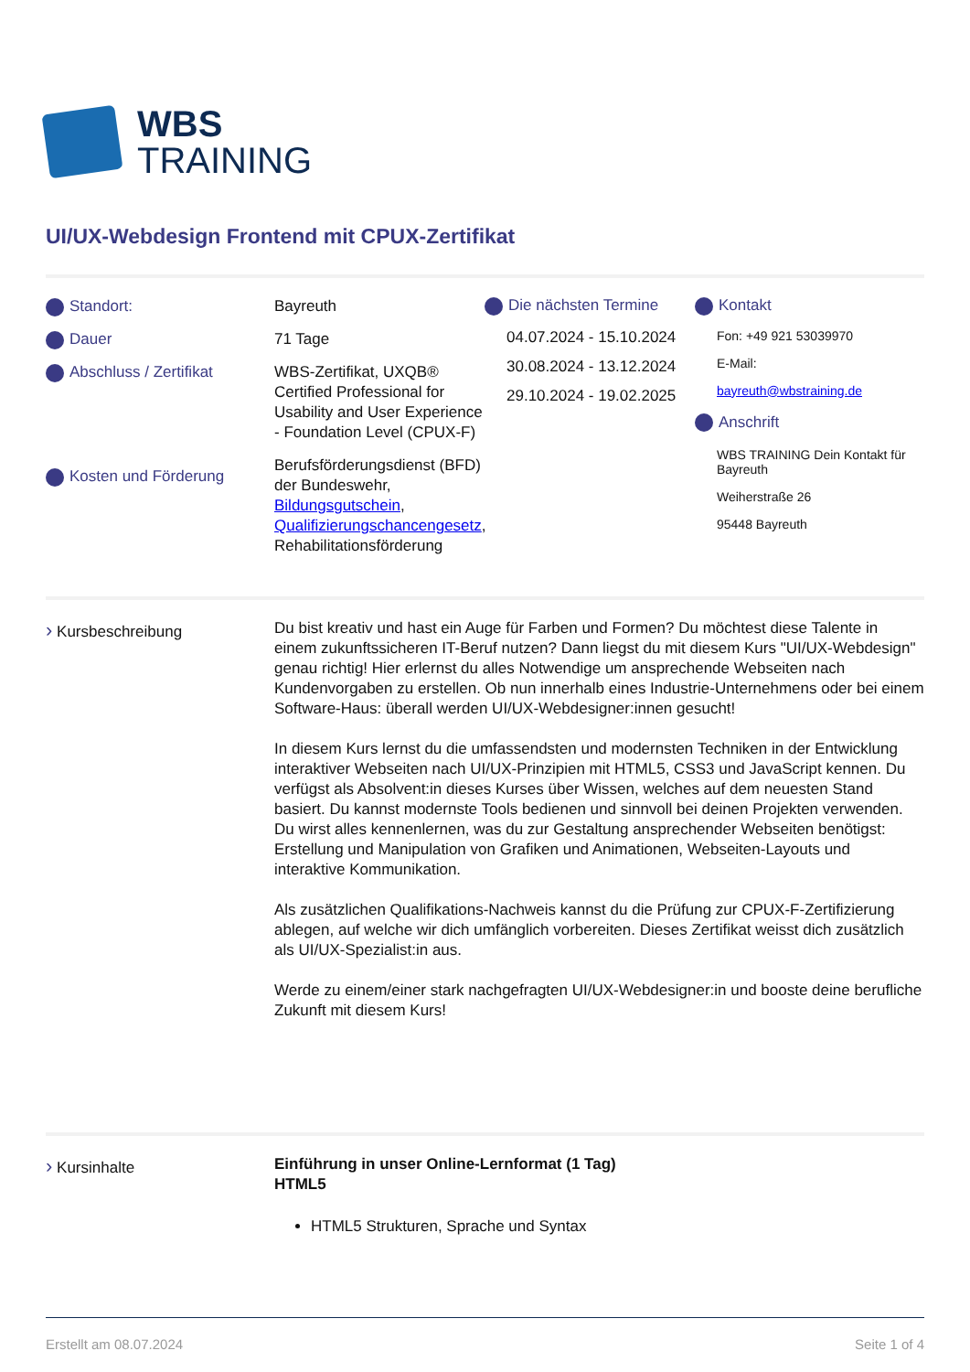WBS
TRAINING
UI/UX-Webdesign Frontend mit CPUX-Zertifikat
Standort:
Dauer
Abschluss / Zertifikat
Kosten und Förderung
Bayreuth
71 Tage
WBS-Zertifikat, UXQB® Certified Professional for Usability and User Experience - Foundation Level (CPUX-F)
Berufsförderungsdienst (BFD) der Bundeswehr, Bildungsgutschein, Qualifizierungschancengesetz, Rehabilitationsförderung
Die nächsten Termine
04.07.2024 - 15.10.2024
30.08.2024 - 13.12.2024
29.10.2024 - 19.02.2025
Kontakt
Fon: +49 921 53039970
E-Mail:
bayreuth@wbstraining.de
Anschrift
WBS TRAINING Dein Kontakt für Bayreuth
Weiherstraße 26
95448 Bayreuth
› Kursbeschreibung
Du bist kreativ und hast ein Auge für Farben und Formen? Du möchtest diese Talente in einem zukunftssicheren IT-Beruf nutzen? Dann liegst du mit diesem Kurs "UI/UX-Webdesign" genau richtig! Hier erlernst du alles Notwendige um ansprechende Webseiten nach Kundenvorgaben zu erstellen. Ob nun innerhalb eines Industrie-Unternehmens oder bei einem Software-Haus: überall werden UI/UX-Webdesigner:innen gesucht!
In diesem Kurs lernst du die umfassendsten und modernsten Techniken in der Entwicklung interaktiver Webseiten nach UI/UX-Prinzipien mit HTML5, CSS3 und JavaScript kennen. Du verfügst als Absolvent:in dieses Kurses über Wissen, welches auf dem neuesten Stand basiert. Du kannst modernste Tools bedienen und sinnvoll bei deinen Projekten verwenden. Du wirst alles kennenlernen, was du zur Gestaltung ansprechender Webseiten benötigst: Erstellung und Manipulation von Grafiken und Animationen, Webseiten-Layouts und interaktive Kommunikation.
Als zusätzlichen Qualifikations-Nachweis kannst du die Prüfung zur CPUX-F-Zertifizierung ablegen, auf welche wir dich umfänglich vorbereiten. Dieses Zertifikat weisst dich zusätzlich als UI/UX-Spezialist:in aus.
Werde zu einem/einer stark nachgefragten UI/UX-Webdesigner:in und booste deine berufliche Zukunft mit diesem Kurs!
› Kursinhalte
Einführung in unser Online-Lernformat (1 Tag)
HTML5
HTML5 Strukturen, Sprache und Syntax
Erstellt am 08.07.2024 Seite 1 of 4